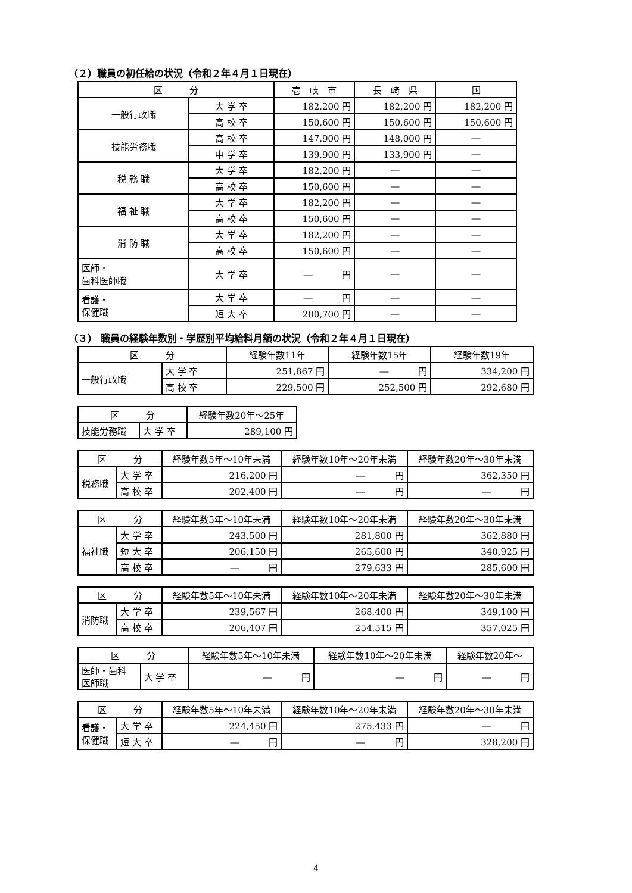（２）職員の初任給の状況（令和２年４月１日現在）
| 区 分 | | 壱 岐 市 | 長 崎 県 | 国 |
| --- | --- | --- | --- | --- |
| 一般行政職 | 大 学 卒 | 182,200 円 | 182,200 円 | 182,200 円 |
| | 高 校 卒 | 150,600 円 | 150,600 円 | 150,600 円 |
| 技能労務職 | 高 校 卒 | 147,900 円 | 148,000 円 | ― |
| | 中 学 卒 | 139,900 円 | 133,900 円 | ― |
| 税 務 職 | 大 学 卒 | 182,200 円 | ― | ― |
| | 高 校 卒 | 150,600 円 | ― | ― |
| 福 祉 職 | 大 学 卒 | 182,200 円 | ― | ― |
| | 高 校 卒 | 150,600 円 | ― | ― |
| 消 防 職 | 大 学 卒 | 182,200 円 | ― | ― |
| | 高 校 卒 | 150,600 円 | ― | ― |
| 医師・ 歯科医師職 | 大 学 卒 | ― 円 | ― | ― |
| 看護・ 保健職 | 大 学 卒 | ― 円 | ― | ― |
| | 短 大 卒 | 200,700 円 | ― | ― |
（３） 職員の経験年数別・学歴別平均給料月額の状況（令和２年４月１日現在）
| 区 分 | | 経験年数11年 | 経験年数15年 | 経験年数19年 |
| --- | --- | --- | --- | --- |
| 一般行政職 | 大 学 卒 | 251,867 円 | ― 円 | 334,200 円 |
| | 高 校 卒 | 229,500 円 | 252,500 円 | 292,680 円 |
| 区 分 | | 経験年数20年～25年 |
| --- | --- | --- |
| 技能労務職 | 大 学 卒 | 289,100 円 |
| 区 分 | | 経験年数5年～10年未満 | 経験年数10年～20年未満 | 経験年数20年～30年未満 |
| --- | --- | --- | --- | --- |
| 税務職 | 大 学 卒 | 216,200 円 | ― 円 | 362,350 円 |
| | 高 校 卒 | 202,400 円 | ― 円 | ― 円 |
| 区 分 | | 経験年数5年～10年未満 | 経験年数10年～20年未満 | 経験年数20年～30年未満 |
| --- | --- | --- | --- | --- |
| 福祉職 | 大 学 卒 | 243,500 円 | 281,800 円 | 362,880 円 |
| | 短 大 卒 | 206,150 円 | 265,600 円 | 340,925 円 |
| | 高 校 卒 | ― 円 | 279,633 円 | 285,600 円 |
| 区 分 | | 経験年数5年～10年未満 | 経験年数10年～20年未満 | 経験年数20年～30年未満 |
| --- | --- | --- | --- | --- |
| 消防職 | 大 学 卒 | 239,567 円 | 268,400 円 | 349,100 円 |
| | 高 校 卒 | 206,407 円 | 254,515 円 | 357,025 円 |
| 区 分 | | 経験年数5年～10年未満 | 経験年数10年～20年未満 | 経験年数20年～ |
| --- | --- | --- | --- | --- |
| 医師・歯科 医師職 | 大 学 卒 | ― 円 | ― 円 | ― 円 |
| 区 分 | | 経験年数5年～10年未満 | 経験年数10年～20年未満 | 経験年数20年～30年未満 |
| --- | --- | --- | --- | --- |
| 看護・ 保健職 | 大 学 卒 | 224,450 円 | 275,433 円 | ― 円 |
| | 短 大 卒 | ― 円 | ― 円 | 328,200 円 |
4